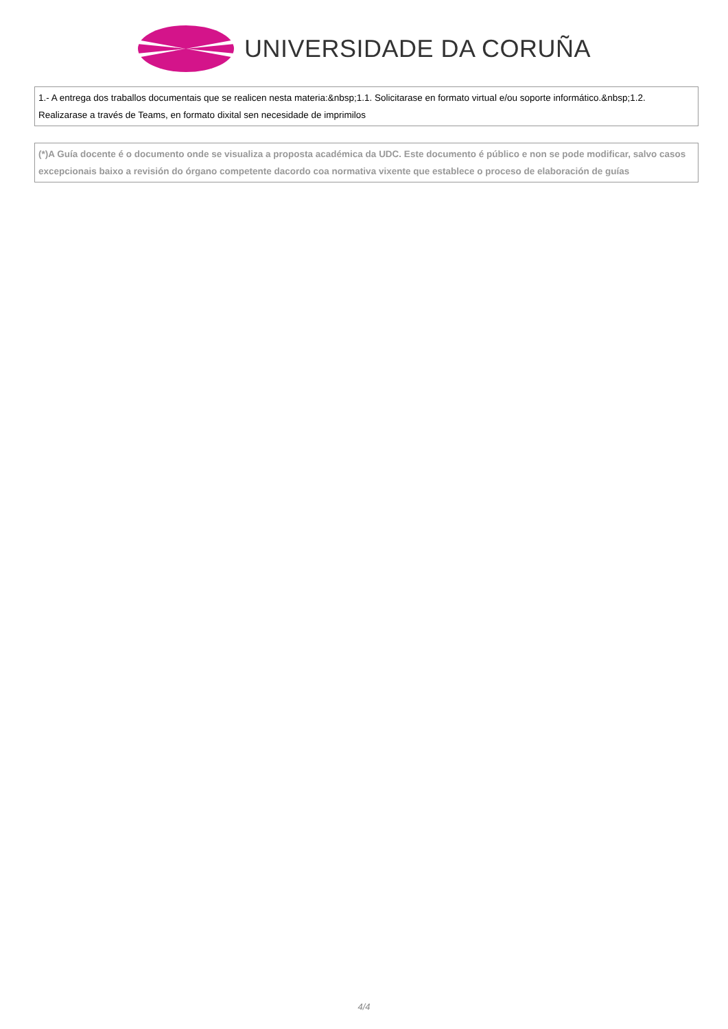UNIVERSIDADE DA CORUÑA
| 1.- A entrega dos traballos documentais que se realicen nesta materia:&nbsp;1.1. Solicitarase en formato virtual e/ou soporte informático.&nbsp;1.2. Realizarase a través de Teams, en formato dixital sen necesidade de imprimilos |
| (*)A Guía docente é o documento onde se visualiza a proposta académica da UDC. Este documento é público e non se pode modificar, salvo casos excepcionais baixo a revisión do órgano competente dacordo coa normativa vixente que establece o proceso de elaboración de guías |
4/4